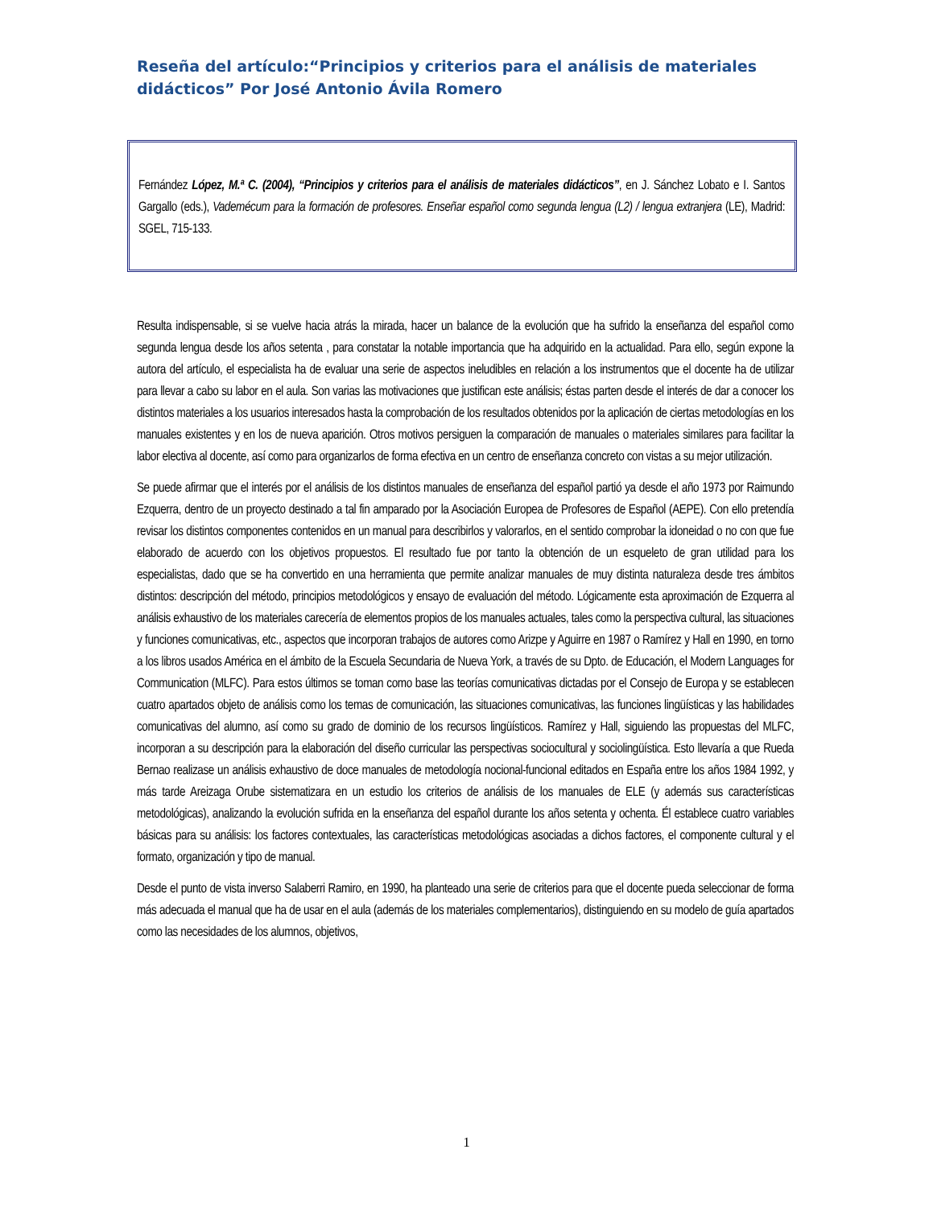Reseña del artículo:“Principios y criterios para el análisis de materiales didácticos” Por José Antonio Ávila Romero
Fernández López, M.ª C. (2004), “Principios y criterios para el análisis de materiales didácticos”, en J. Sánchez Lobato e I. Santos Gargallo (eds.), Vademécum para la formación de profesores. Enseñar español como segunda lengua (L2) / lengua extranjera (LE), Madrid: SGEL, 715-133.
Resulta indispensable, si se vuelve hacia atrás la mirada, hacer un balance de la evolución que ha sufrido la enseñanza del español como segunda lengua desde los años setenta , para constatar la notable importancia que ha adquirido en la actualidad. Para ello, según expone la autora del artículo, el especialista ha de evaluar una serie de aspectos ineludibles en relación a los instrumentos que el docente ha de utilizar para llevar a cabo su labor en el aula. Son varias las motivaciones que justifican este análisis; éstas parten desde el interés de dar a conocer los distintos materiales a los usuarios interesados hasta la comprobación de los resultados obtenidos por la aplicación de ciertas metodologías en los manuales existentes y en los de nueva aparición. Otros motivos persiguen la comparación de manuales o materiales similares para facilitar la labor electiva al docente, así como para organizarlos de forma efectiva en un centro de enseñanza concreto con vistas a su mejor utilización.
Se puede afirmar que el interés por el análisis de los distintos manuales de enseñanza del español partió ya desde el año 1973 por Raimundo Ezquerra, dentro de un proyecto destinado a tal fin amparado por la Asociación Europea de Profesores de Español (AEPE). Con ello pretendía revisar los distintos componentes contenidos en un manual para describirlos y valorarlos, en el sentido comprobar la idoneidad o no con que fue elaborado de acuerdo con los objetivos propuestos. El resultado fue por tanto la obtención de un esqueleto de gran utilidad para los especialistas, dado que se ha convertido en una herramienta que permite analizar manuales de muy distinta naturaleza desde tres ámbitos distintos: descripción del método, principios metodológicos y ensayo de evaluación del método. Lógicamente esta aproximación de Ezquerra al análisis exhaustivo de los materiales carecería de elementos propios de los manuales actuales, tales como la perspectiva cultural, las situaciones y funciones comunicativas, etc., aspectos que incorporan trabajos de autores como Arizpe y Aguirre en 1987 o Ramírez y Hall en 1990, en torno a los libros usados América en el ámbito de la Escuela Secundaria de Nueva York, a través de su Dpto. de Educación, el Modern Languages for Communication (MLFC). Para estos últimos se toman como base las teorías comunicativas dictadas por el Consejo de Europa y se establecen cuatro apartados objeto de análisis como los temas de comunicación, las situaciones comunicativas, las funciones lingüísticas y las habilidades comunicativas del alumno, así como su grado de dominio de los recursos lingüísticos. Ramírez y Hall, siguiendo las propuestas del MLFC, incorporan a su descripción para la elaboración del diseño curricular las perspectivas sociocultural y sociolingüística. Esto llevaría a que Rueda Bernao realizase un análisis exhaustivo de doce manuales de metodología nocional-funcional editados en España entre los años 1984 1992, y más tarde Areizaga Orube sistematizara en un estudio los criterios de análisis de los manuales de ELE (y además sus características metodológicas), analizando la evolución sufrida en la enseñanza del español durante los años setenta y ochenta. Él establece cuatro variables básicas para su análisis: los factores contextuales, las características metodológicas asociadas a dichos factores, el componente cultural y el formato, organización y tipo de manual.
Desde el punto de vista inverso Salaberri Ramiro, en 1990, ha planteado una serie de criterios para que el docente pueda seleccionar de forma más adecuada el manual que ha de usar en el aula (además de los materiales complementarios), distinguiendo en su modelo de guía apartados como las necesidades de los alumnos, objetivos,
1